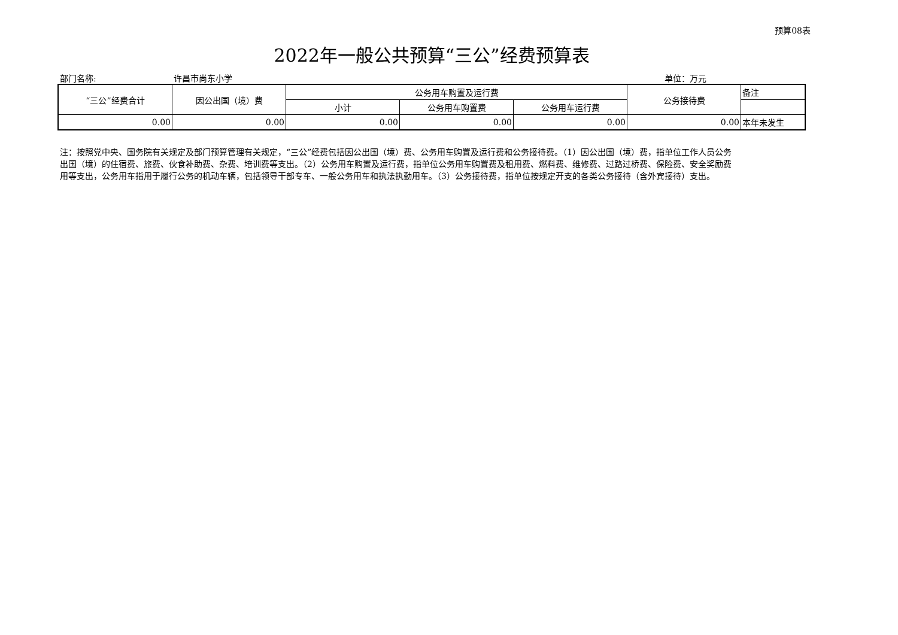预算08表
2022年一般公共预算“三公”经费预算表
部门名称: 许昌市尚东小学 单位：万元
| “三公”经费合计 | 因公出国（境）费 | 公务用车购置及运行费 | | | 公务接待费 | 备注 |
| --- | --- | --- | --- | --- | --- | --- |
| | | 小计 | 公务用车购置费 | 公务用车运行费 | | |
| 0.00 | 0.00 | 0.00 | 0.00 | 0.00 | 0.00 | 本年未发生 |
注：按照党中央、国务院有关规定及部门预算管理有关规定，“三公”经费包括因公出国（境）费、公务用车购置及运行费和公务接待费。（1）因公出国（境）费，指单位工作人员公务出国（境）的住宿费、旅费、伙食补助费、杂费、培训费等支出。（2）公务用车购置及运行费，指单位公务用车购置费及租用费、燃料费、维修费、过路过桥费、保险费、安全奖励费用等支出，公务用车指用于履行公务的机动车辆，包括领导干部专车、一般公务用车和执法执勤用车。（3）公务接待费，指单位按规定开支的各类公务接待（含外宾接待）支出。